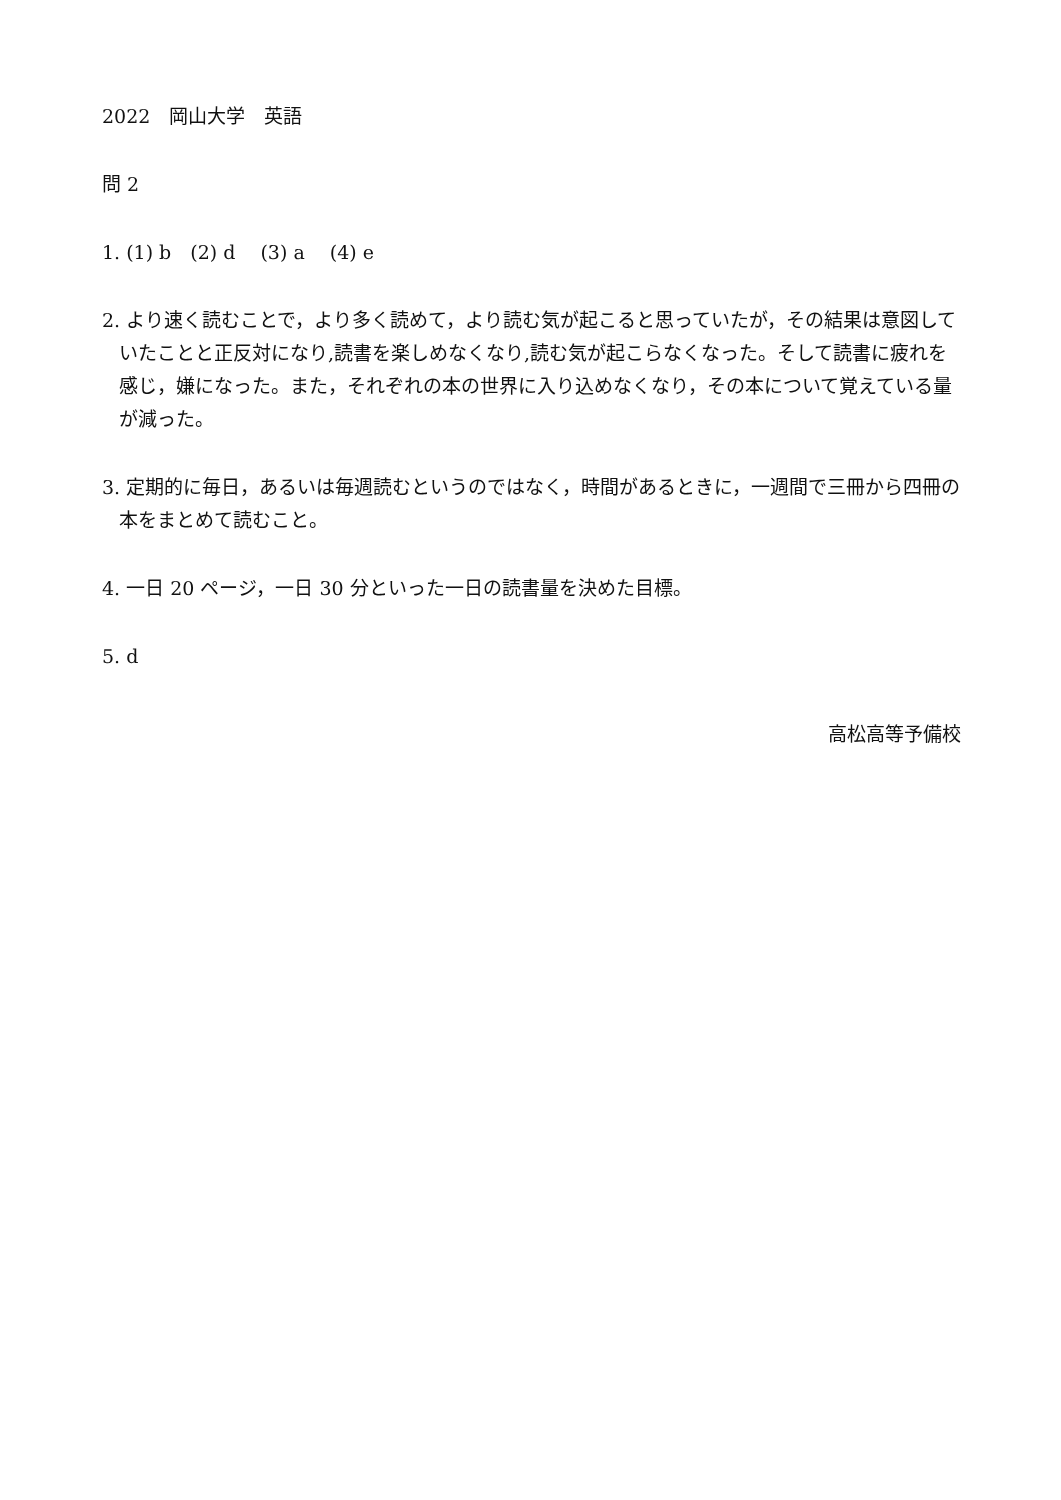2022　岡山大学　英語
問 2
1. (1) b　(2) d　 (3) a　 (4) e
2. より速く読むことで，より多く読めて，より読む気が起こると思っていたが，その結果は意図していたことと正反対になり,読書を楽しめなくなり,読む気が起こらなくなった。そして読書に疲れを感じ，嫌になった。また，それぞれの本の世界に入り込めなくなり，その本について覚えている量が減った。
3. 定期的に毎日，あるいは毎週読むというのではなく，時間があるときに，一週間で三冊から四冊の本をまとめて読むこと。
4. 一日 20 ページ，一日 30 分といった一日の読書量を決めた目標。
5. d
高松高等予備校